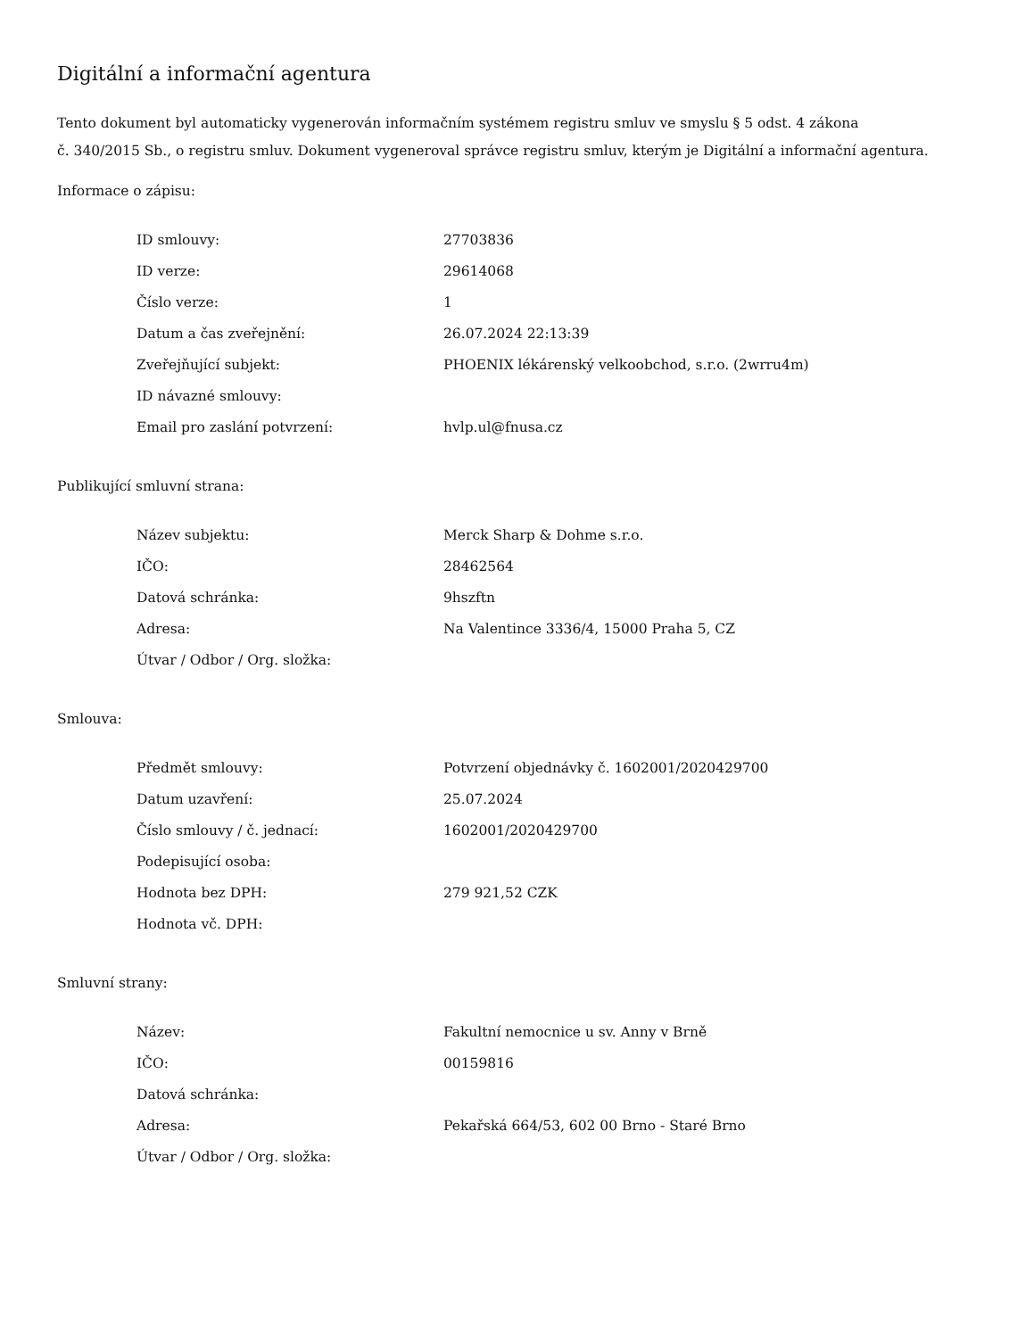Digitální a informační agentura
Tento dokument byl automaticky vygenerován informačním systémem registru smluv ve smyslu § 5 odst. 4 zákona
č. 340/2015 Sb., o registru smluv. Dokument vygeneroval správce registru smluv, kterým je Digitální a informační agentura.
Informace o zápisu:
| ID smlouvy: | 27703836 |
| ID verze: | 29614068 |
| Číslo verze: | 1 |
| Datum a čas zveřejnění: | 26.07.2024 22:13:39 |
| Zveřejňující subjekt: | PHOENIX lékárenský velkoobchod, s.r.o. (2wrru4m) |
| ID návazné smlouvy: | |
| Email pro zaslání potvrzení: | hvlp.ul@fnusa.cz |
Publikující smluvní strana:
| Název subjektu: | Merck Sharp & Dohme s.r.o. |
| IČO: | 28462564 |
| Datová schránka: | 9hszftn |
| Adresa: | Na Valentince 3336/4, 15000 Praha 5, CZ |
| Útvar / Odbor / Org. složka: | |
Smlouva:
| Předmět smlouvy: | Potvrzení objednávky č. 1602001/2020429700 |
| Datum uzavření: | 25.07.2024 |
| Číslo smlouvy / č. jednací: | 1602001/2020429700 |
| Podepisující osoba: | |
| Hodnota bez DPH: | 279 921,52 CZK |
| Hodnota vč. DPH: | |
Smluvní strany:
| Název: | Fakultní nemocnice u sv. Anny v Brně |
| IČO: | 00159816 |
| Datová schránka: | |
| Adresa: | Pekařská 664/53, 602 00 Brno - Staré Brno |
| Útvar / Odbor / Org. složka: | |